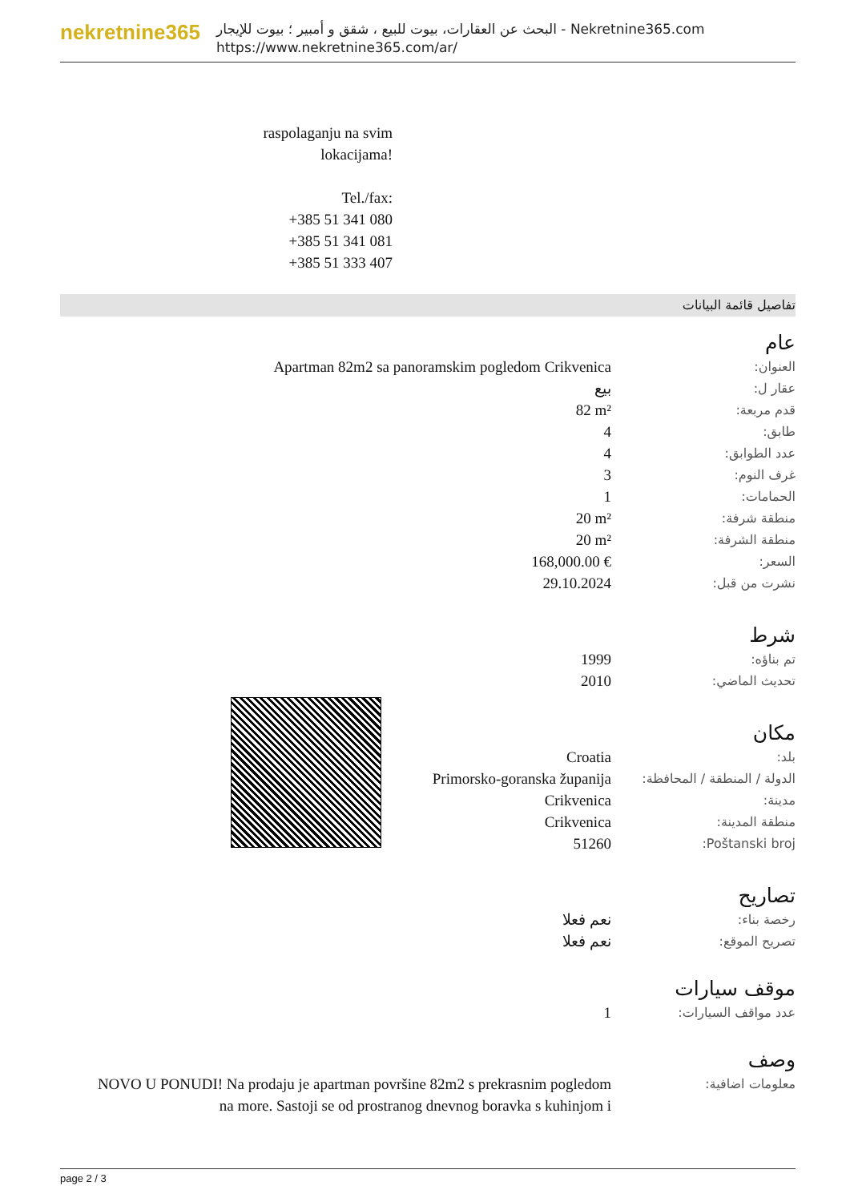nekretnine365
البحث عن العقارات، بيوت للبيع ، شقق و أمبير ؛ بيوت للإيجار - Nekretnine365.com
https://www.nekretnine365.com/ar/
raspolaganju na svim lokacijama!
Tel./fax:
+385 51 341 080
+385 51 341 081
+385 51 333 407
تفاصيل قائمة البيانات
عام
| العنوان: | Apartman 82m2 sa panoramskim pogledom Crikvenica |
| عقار ل: | بيع |
| قدم مربعة: | 82 m² |
| طابق: | 4 |
| عدد الطوابق: | 4 |
| غرف النوم: | 3 |
| الحمامات: | 1 |
| منطقة شرفة: | 20 m² |
| منطقة الشرفة: | 20 m² |
| السعر: | 168,000.00 € |
| نشرت من قبل: | 29.10.2024 |
شرط
| تم بناؤه: | 1999 |
| تحديث الماضي: | 2010 |
مكان
| بلد: | Croatia |
| الدولة / المنطقة / المحافظة: | Primorsko-goranska županija |
| مدينة: | Crikvenica |
| منطقة المدينة: | Crikvenica |
| Poštanski broj: | 51260 |
تصاريح
| رخصة بناء: | نعم فعلا |
| تصريح الموقع: | نعم فعلا |
موقف سيارات
| عدد مواقف السيارات: | 1 |
وصف
| معلومات اضافية: | NOVO U PONUDI! Na prodaju je apartman površine 82m2 s prekrasnim pogledom na more. Sastoji se od prostranog dnevnog boravka s kuhinjom i |
page 2 / 3